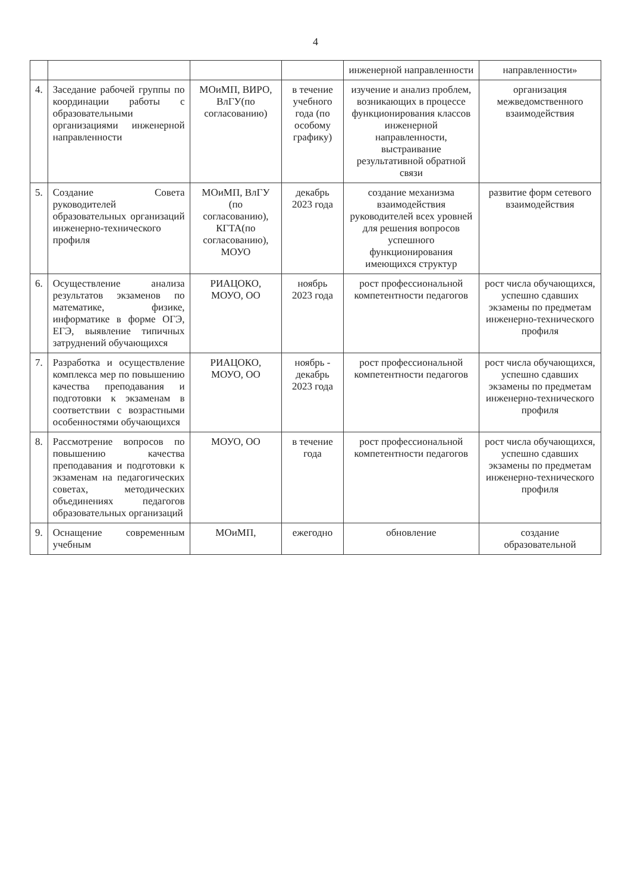4
| | | | | инженерной направленности | направленности» |
| 4. | Заседание рабочей группы по координации работы с образовательными организациями инженерной направленности | МОиМП, ВИРО, ВлГУ(по согласованию) | в течение учебного года (по особому графику) | изучение и анализ проблем, возникающих в процессе функционирования классов инженерной направленности, выстраивание результативной обратной связи | организация межведомственного взаимодействия |
| 5. | Создание Совета руководителей образовательных организаций инженерно-технического профиля | МОиМП, ВлГУ (по согласованию), КГТА(по согласованию), МОУО | декабрь 2023 года | создание механизма взаимодействия руководителей всех уровней для решения вопросов успешного функционирования имеющихся структур | развитие форм сетевого взаимодействия |
| 6. | Осуществление анализа результатов экзаменов по математике, физике, информатике в форме ОГЭ, ЕГЭ, выявление типичных затруднений обучающихся | РИАЦОКО, МОУО, ОО | ноябрь 2023 года | рост профессиональной компетентности педагогов | рост числа обучающихся, успешно сдавших экзамены по предметам инженерно-технического профиля |
| 7. | Разработка и осуществление комплекса мер по повышению качества преподавания и подготовки к экзаменам в соответствии с возрастными особенностями обучающихся | РИАЦОКО, МОУО, ОО | ноябрь - декабрь 2023 года | рост профессиональной компетентности педагогов | рост числа обучающихся, успешно сдавших экзамены по предметам инженерно-технического профиля |
| 8. | Рассмотрение вопросов по повышению качества преподавания и подготовки к экзаменам на педагогических советах, методических объединениях педагогов образовательных организаций | МОУО, ОО | в течение года | рост профессиональной компетентности педагогов | рост числа обучающихся, успешно сдавших экзамены по предметам инженерно-технического профиля |
| 9. | Оснащение современным учебным | МОиМП, | ежегодно | обновление | создание образовательной |